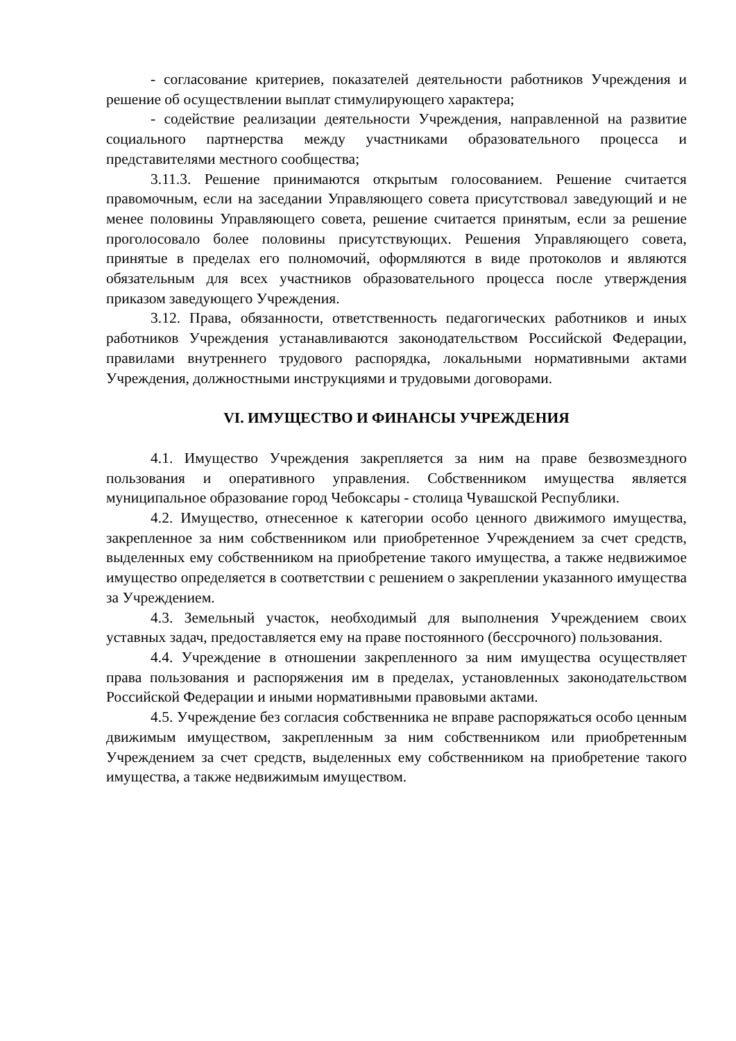- согласование критериев, показателей деятельности работников Учреждения и решение об осуществлении выплат стимулирующего характера;
- содействие реализации деятельности Учреждения, направленной на развитие социального партнерства между участниками образовательного процесса и представителями местного сообщества;
3.11.3. Решение принимаются открытым голосованием. Решение считается правомочным, если на заседании Управляющего совета присутствовал заведующий и не менее половины Управляющего совета, решение считается принятым, если за решение проголосовало более половины присутствующих. Решения Управляющего совета, принятые в пределах его полномочий, оформляются в виде протоколов и являются обязательным для всех участников образовательного процесса после утверждения приказом заведующего Учреждения.
3.12. Права, обязанности, ответственность педагогических работников и иных работников Учреждения устанавливаются законодательством Российской Федерации, правилами внутреннего трудового распорядка, локальными нормативными актами Учреждения, должностными инструкциями и трудовыми договорами.
VI. ИМУЩЕСТВО И ФИНАНСЫ УЧРЕЖДЕНИЯ
4.1. Имущество Учреждения закрепляется за ним на праве безвозмездного пользования и оперативного управления. Собственником имущества является муниципальное образование город Чебоксары - столица Чувашской Республики.
4.2. Имущество, отнесенное к категории особо ценного движимого имущества, закрепленное за ним собственником или приобретенное Учреждением за счет средств, выделенных ему собственником на приобретение такого имущества, а также недвижимое имущество определяется в соответствии с решением о закреплении указанного имущества за Учреждением.
4.3. Земельный участок, необходимый для выполнения Учреждением своих уставных задач, предоставляется ему на праве постоянного (бессрочного) пользования.
4.4. Учреждение в отношении закрепленного за ним имущества осуществляет права пользования и распоряжения им в пределах, установленных законодательством Российской Федерации и иными нормативными правовыми актами.
4.5. Учреждение без согласия собственника не вправе распоряжаться особо ценным движимым имуществом, закрепленным за ним собственником или приобретенным Учреждением за счет средств, выделенных ему собственником на приобретение такого имущества, а также недвижимым имуществом.